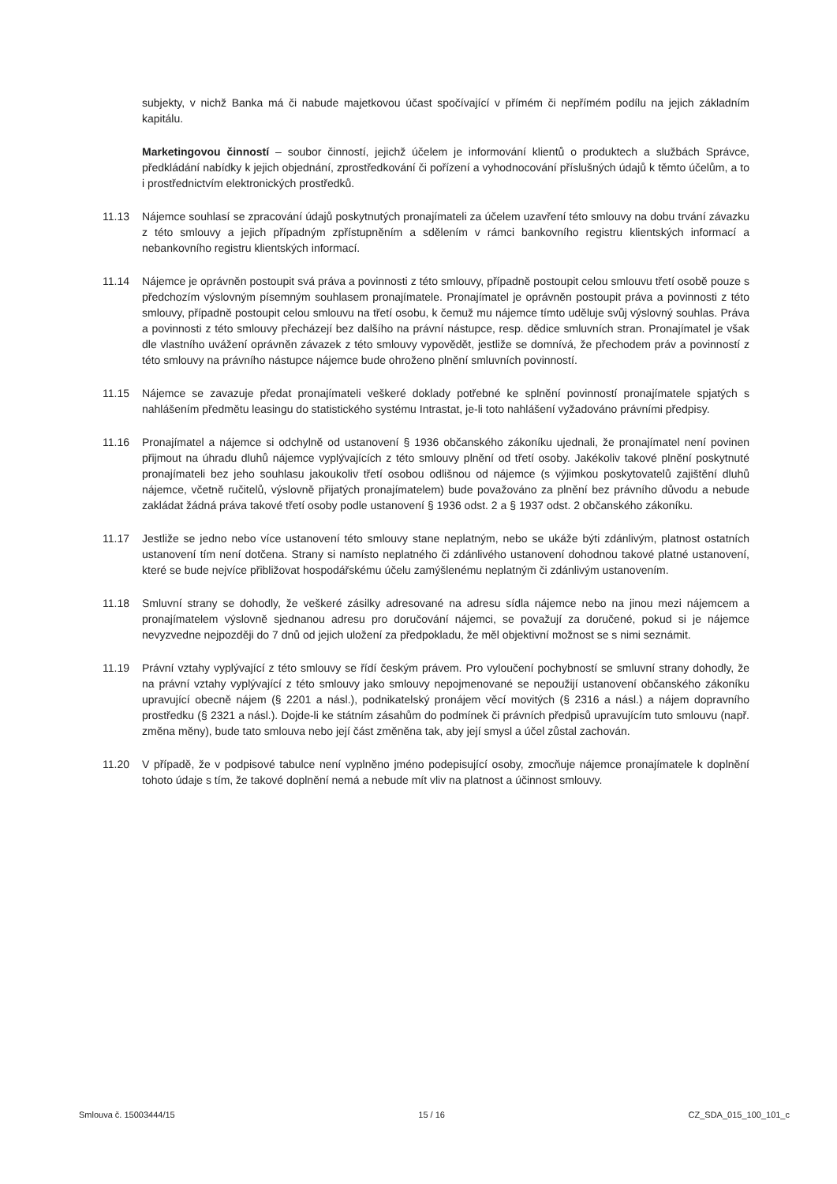subjekty, v nichž Banka má či nabude majetkovou účast spočívající v přímém či nepřímém podílu na jejich základním kapitálu.
Marketingovou činností – soubor činností, jejichž účelem je informování klientů o produktech a službách Správce, předkládání nabídky k jejich objednání, zprostředkování či pořízení a vyhodnocování příslušných údajů k těmto účelům, a to i prostřednictvím elektronických prostředků.
11.13 Nájemce souhlasí se zpracování údajů poskytnutých pronajímateli za účelem uzavření této smlouvy na dobu trvání závazku z této smlouvy a jejich případným zpřístupněním a sdělením v rámci bankovního registru klientských informací a nebankovního registru klientských informací.
11.14 Nájemce je oprávněn postoupit svá práva a povinnosti z této smlouvy, případně postoupit celou smlouvu třetí osobě pouze s předchozím výslovným písemným souhlasem pronajímatele. Pronajímatel je oprávněn postoupit práva a povinnosti z této smlouvy, případně postoupit celou smlouvu na třetí osobu, k čemuž mu nájemce tímto uděluje svůj výslovný souhlas. Práva a povinnosti z této smlouvy přecházejí bez dalšího na právní nástupce, resp. dědice smluvních stran. Pronajímatel je však dle vlastního uvážení oprávněn závazek z této smlouvy vypovědět, jestliže se domnívá, že přechodem práv a povinností z této smlouvy na právního nástupce nájemce bude ohroženo plnění smluvních povinností.
11.15 Nájemce se zavazuje předat pronajímateli veškeré doklady potřebné ke splnění povinností pronajímatele spjatých s nahlášením předmětu leasingu do statistického systému Intrastat, je-li toto nahlášení vyžadováno právními předpisy.
11.16 Pronajímatel a nájemce si odchylně od ustanovení § 1936 občanského zákoníku ujednali, že pronajímatel není povinen přijmout na úhradu dluhů nájemce vyplývajících z této smlouvy plnění od třetí osoby. Jakékoliv takové plnění poskytnuté pronajímateli bez jeho souhlasu jakoukoliv třetí osobou odlišnou od nájemce (s výjimkou poskytovatelů zajištění dluhů nájemce, včetně ručitelů, výslovně přijatých pronajímatelem) bude považováno za plnění bez právního důvodu a nebude zakládat žádná práva takové třetí osoby podle ustanovení § 1936 odst. 2 a § 1937 odst. 2 občanského zákoníku.
11.17 Jestliže se jedno nebo více ustanovení této smlouvy stane neplatným, nebo se ukáže býti zdánlivým, platnost ostatních ustanovení tím není dotčena. Strany si namísto neplatného či zdánlivého ustanovení dohodnou takové platné ustanovení, které se bude nejvíce přibližovat hospodářskému účelu zamýšlenému neplatným či zdánlivým ustanovením.
11.18 Smluvní strany se dohodly, že veškeré zásilky adresované na adresu sídla nájemce nebo na jinou mezi nájemcem a pronajímatelem výslovně sjednanou adresu pro doručování nájemci, se považují za doručené, pokud si je nájemce nevyzvedne nejpozději do 7 dnů od jejich uložení za předpokladu, že měl objektivní možnost se s nimi seznámit.
11.19 Právní vztahy vyplývající z této smlouvy se řídí českým právem. Pro vyloučení pochybností se smluvní strany dohodly, že na právní vztahy vyplývající z této smlouvy jako smlouvy nepojmenované se nepoužijí ustanovení občanského zákoníku upravující obecně nájem (§ 2201 a násl.), podnikatelský pronájem věcí movitých (§ 2316 a násl.) a nájem dopravního prostředku (§ 2321 a násl.). Dojde-li ke státním zásahům do podmínek či právních předpisů upravujícím tuto smlouvu (např. změna měny), bude tato smlouva nebo její část změněna tak, aby její smysl a účel zůstal zachován.
11.20 V případě, že v podpisové tabulce není vyplněno jméno podepisující osoby, zmocňuje nájemce pronajímatele k doplnění tohoto údaje s tím, že takové doplnění nemá a nebude mít vliv na platnost a účinnost smlouvy.
Smlouva č. 15003444/15 15 / 16 CZ_SDA_015_100_101_c